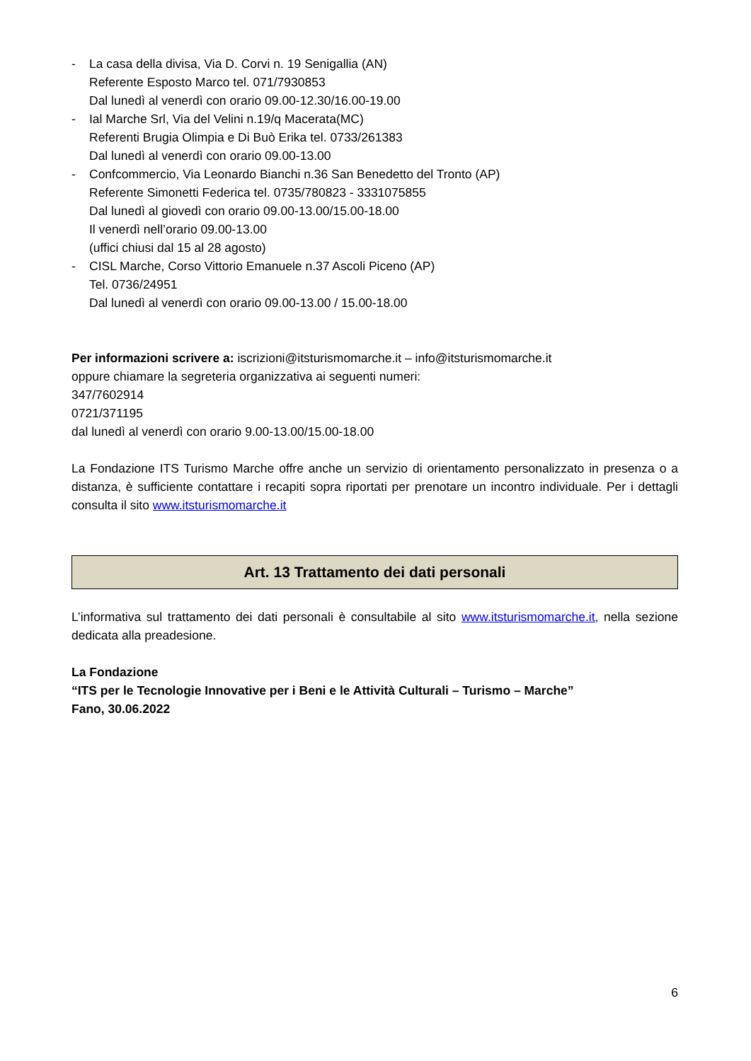- La casa della divisa, Via D. Corvi n. 19 Senigallia (AN)
Referente Esposto Marco tel. 071/7930853
Dal lunedì al venerdì con orario 09.00-12.30/16.00-19.00
- Ial Marche Srl, Via del Velini n.19/q Macerata(MC)
Referenti Brugia Olimpia e Di Buò Erika tel. 0733/261383
Dal lunedì al venerdì con orario 09.00-13.00
- Confcommercio, Via Leonardo Bianchi n.36 San Benedetto del Tronto (AP)
Referente Simonetti Federica tel. 0735/780823 - 3331075855
Dal lunedì al giovedì con orario 09.00-13.00/15.00-18.00
Il venerdì nell’orario 09.00-13.00
(uffici chiusi dal 15 al 28 agosto)
- CISL Marche, Corso Vittorio Emanuele n.37 Ascoli Piceno (AP)
Tel. 0736/24951
Dal lunedì al venerdì con orario 09.00-13.00 / 15.00-18.00
Per informazioni scrivere a: iscrizioni@itsturismomarche.it – info@itsturismomarche.it
oppure chiamare la segreteria organizzativa ai seguenti numeri:
347/7602914
0721/371195
dal lunedì al venerdì con orario 9.00-13.00/15.00-18.00
La Fondazione ITS Turismo Marche offre anche un servizio di orientamento personalizzato in presenza o a distanza, è sufficiente contattare i recapiti sopra riportati per prenotare un incontro individuale. Per i dettagli consulta il sito www.itsturismomarche.it
Art. 13 Trattamento dei dati personali
L’informativa sul trattamento dei dati personali è consultabile al sito www.itsturismomarche.it, nella sezione dedicata alla preadesione.
La Fondazione
“ITS per le Tecnologie Innovative per i Beni e le Attività Culturali – Turismo – Marche”
Fano, 30.06.2022
6